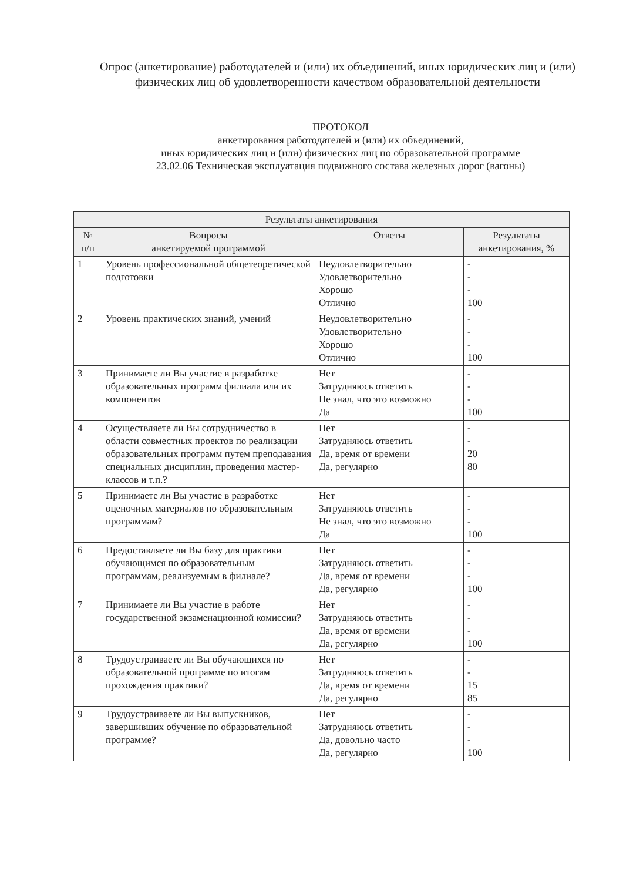Опрос (анкетирование) работодателей и (или) их объединений, иных юридических лиц и (или) физических лиц об удовлетворенности качеством образовательной деятельности
ПРОТОКОЛ
анкетирования работодателей и (или) их объединений,
иных юридических лиц и (или) физических лиц по образовательной программе
23.02.06 Техническая эксплуатация подвижного состава железных дорог (вагоны)
| Результаты анкетирования | | | |
| --- | --- | --- | --- |
| № п/п | Вопросы анкетируемой программой | Ответы | Результаты анкетирования, % |
| 1 | Уровень профессиональной общетеоретической подготовки | Неудовлетворительно Удовлетворительно Хорошо Отлично | - - - 100 |
| 2 | Уровень практических знаний, умений | Неудовлетворительно Удовлетворительно Хорошо Отлично | - - - 100 |
| 3 | Принимаете ли Вы участие в разработке образовательных программ филиала или их компонентов | Нет Затрудняюсь ответить Не знал, что это возможно Да | - - - 100 |
| 4 | Осуществляете ли Вы сотрудничество в области совместных проектов по реализации образовательных программ путем преподавания специальных дисциплин, проведения мастер-классов и т.п.? | Нет Затрудняюсь ответить Да, время от времени Да, регулярно | - - 20 80 |
| 5 | Принимаете ли Вы участие в разработке оценочных материалов по образовательным программам? | Нет Затрудняюсь ответить Не знал, что это возможно Да | - - - 100 |
| 6 | Предоставляете ли Вы базу для практики обучающимся по образовательным программам, реализуемым в филиале? | Нет Затрудняюсь ответить Да, время от времени Да, регулярно | - - - 100 |
| 7 | Принимаете ли Вы участие в работе государственной экзаменационной комиссии? | Нет Затрудняюсь ответить Да, время от времени Да, регулярно | - - - 100 |
| 8 | Трудоустраиваете ли Вы обучающихся по образовательной программе по итогам прохождения практики? | Нет Затрудняюсь ответить Да, время от времени Да, регулярно | - - 15 85 |
| 9 | Трудоустраиваете ли Вы выпускников, завершивших обучение по образовательной программе? | Нет Затрудняюсь ответить Да, довольно часто Да, регулярно | - - - 100 |